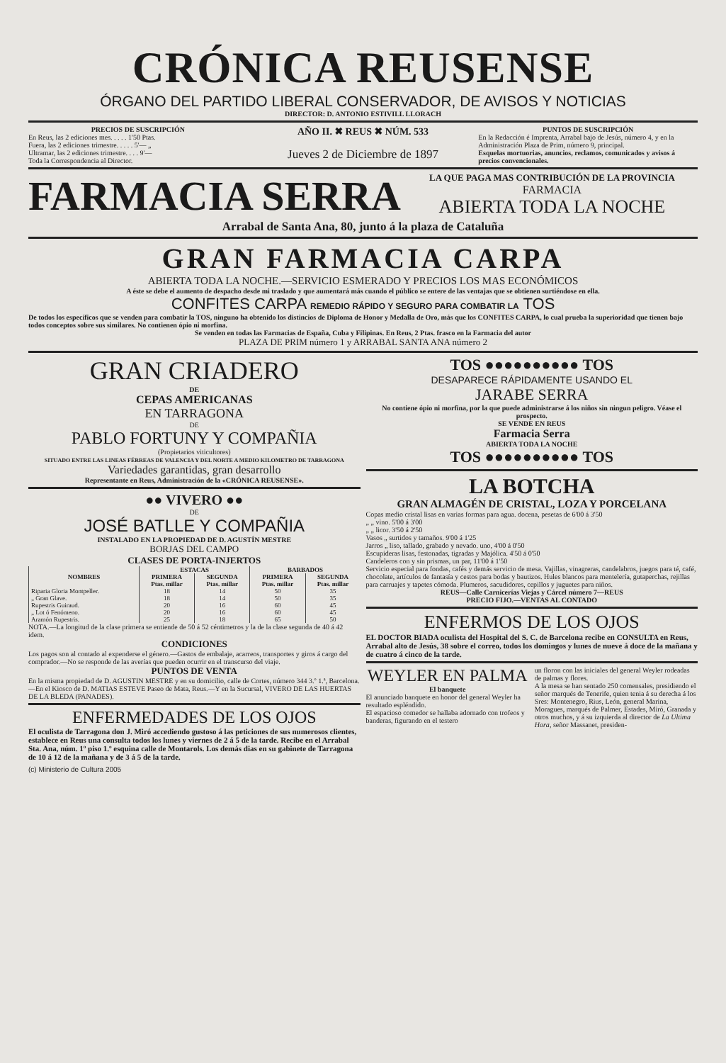CRÓNICA REUSENSE
ÓRGANO DEL PARTIDO LIBERAL CONSERVADOR, DE AVISOS Y NOTICIAS
DIRECTOR: D. ANTONIO ESTIVILL LLORACH
PRECIOS DE SUSCRIPCIÓN
En Reus, las 2 ediciones mes. . . . . 1'50 Ptas.
Fuera, las 2 ediciones trimestre. . . . . 5'— „
Ultramar, las 2 ediciones trimestre. . . . 9'—
Toda la Correspondencia al Director.
AÑO II. ✖ REUS ✖ NÚM. 533
Jueves 2 de Diciembre de 1897
PUNTOS DE SUSCRIPCIÓN
En la Redacción é Imprenta, Arrabal bajo de Jesús, número 4, y en la Administración Plaza de Prim, número 9, principal.
Esquelas mortuorias, anuncios, reclamos, comunicados y avisos á precios convencionales.
FARMACIA SERRA
LA QUE PAGA MAS CONTRIBUCIÓN DE LA PROVINCIA
FARMACIA
ABIERTA TODA LA NOCHE
Arrabal de Santa Ana, 80, junto á la plaza de Cataluña
GRAN FARMACIA CARPA
ABIERTA TODA LA NOCHE.—SERVICIO ESMERADO Y PRECIOS LOS MAS ECONÓMICOS
A éste se debe el aumento de despacho desde mi traslado y que aumentará más cuando el público se entere de las ventajas que se obtienen surtiéndose en ella.
CONFITES CARPA REMEDIO RÁPIDO Y SEGURO PARA COMBATIR LA TOS
De todos los específicos que se venden para combatir la TOS, ninguno ha obtenido los distincios de Diploma de Honor y Medalla de Oro, más que los CONFITES CARPA, lo cual prueba la superioridad que tienen bajo todos conceptos sobre sus similares. No contienen ópio ni morfina.
Se venden en todas las Farmacias de España, Cuba y Filipinas. En Reus, 2 Ptas. frasco en la Farmacia del autor
PLAZA DE PRIM número 1 y ARRABAL SANTA ANA número 2
GRAN CRIADERO
DE
CEPAS AMERICANAS
EN TARRAGONA
DE
PABLO FORTUNY Y COMPAÑIA
(Propietarios viticultores)
SITUADO ENTRE LAS LINEAS FÉRREAS DE VALENCIA Y DEL NORTE A MEDIO KILOMETRO DE TARRAGONA
Variedades garantidas, gran desarrollo
Representante en Reus, Administración de la «CRÓNICA REUSENSE».
●● VIVERO ●●
DE
JOSÉ BATLLE Y COMPAÑIA
INSTALADO EN LA PROPIEDAD DE D. AGUSTÍN MESTRE
BORJAS DEL CAMPO
CLASES DE PORTA-INJERTOS
| NOMBRES | ESTACAS | | BARBADOS | |
| --- | --- | --- | --- | --- |
| | PRIMERA | SEGUNDA | PRIMERA | SEGUNDA |
| | Ptas. millar | Ptas. millar | Ptas. millar | Ptas. millar |
| Riparia Gloria Montpeller. | 18 | 14 | 50 | 35 |
| „ Gran Glave. | 18 | 14 | 50 | 35 |
| Rupestris Guiraud. | 20 | 16 | 60 | 45 |
| „ Lot ó Fenómeno. | 20 | 16 | 60 | 45 |
| Aramón Rupestris. | 25 | 18 | 65 | 50 |
NOTA.—La longitud de la clase primera se entiende de 50 á 52 céntimetros y la de la clase segunda de 40 á 42 idem.
CONDICIONES
Los pagos son al contado al expenderse el género.—Gastos de embalaje, acarreos, transportes y giros á cargo del comprador.—No se responde de las averías que pueden ocurrir en el transcurso del viaje.
PUNTOS DE VENTA
En la misma propiedad de D. AGUSTIN MESTRE y en su domicilio, calle de Cortes, número 344 3.º 1.ª, Barcelona.—En el Kiosco de D. MATIAS ESTEVE Paseo de Mata, Reus.—Y en la Sucursal, VIVERO DE LAS HUERTAS DE LA BLEDA (PANADES).
ENFERMEDADES DE LOS OJOS
El oculista de Tarragona don J. Miró accediendo gustoso á las peticiones de sus numerosos clientes, establece en Reus una consulta todos los lunes y viernes de 2 á 5 de la tarde. Recibe en el Arrabal Sta. Ana, núm. 1º piso 1.º esquina calle de Montarols. Los demás dias en su gabinete de Tarragona de 10 á 12 de la mañana y de 3 á 5 de la tarde.
TOS ●●●●●●●●●● TOS
DESAPARECE RÁPIDAMENTE USANDO EL
JARABE SERRA
No contiene ópio ni morfina, por la que puede administrarse á los niños sin ningun peligro. Véase el prospecto.
SE VENDE EN REUS
Farmacia Serra
ABIERTA TODA LA NOCHE
TOS ●●●●●●●●●● TOS
LA BOTCHA
GRAN ALMAGÉN DE CRISTAL, LOZA Y PORCELANA
Copas medio cristal lisas en varias formas para agua. docena, pesetas de 6'00 á 3'50
„ „ vino. 5'00 á 3'00
„ „ licor. 3'50 á 2'50
Vasos „ surtidos y tamaños. 9'00 á 1'25
Jarros „ liso, tallado, grabado y nevado. uno, 4'00 á 0'50
Escupideras lisas, festonadas, tigradas y Majólica. 4'50 á 0'50
Candeleros con y sin prismas, un par, 11'00 á 1'50
Servicio especial para fondas, cafés y demás servicio de mesa. Vajillas, vinagreras, candelabros, juegos para té, café, chocolate, artículos de fantasía y cestos para bodas y bautizos. Hules blancos para mentelería, gutaperchas, rejillas para carruajes y tapetes cómoda. Plumeros, sacudidores, cepillos y juguetes para niños.
REUS—Calle Carnicerías Viejas y Cárcel número 7—REUS
PRECIO FIJO.—VENTAS AL CONTADO
ENFERMOS DE LOS OJOS
EL DOCTOR BIADA oculista del Hospital del S. C. de Barcelona recibe en CONSULTA en Reus, Arrabal alto de Jesús, 38 sobre el correo, todos los domingos y lunes de nueve á doce de la mañana y de cuatro á cinco de la tarde.
WEYLER EN PALMA
El banquete
El anunciado banquete en honor del general Weyler ha resultado espléndido.
El espacioso comedor se hallaba adornado con trofeos y banderas, figurando en el testero
un floron con las iniciales del general Weyler rodeadas de palmas y flores.
A la mesa se han sentado 250 comensales, presidiendo el señor marqués de Tenerife, quien tenia á su derecha á los Sres: Montenegro, Rius, León, general Marina, Moragues, marqués de Palmer, Estades, Miró, Granada y otros muchos, y á su izquierda al director de La Ultima Hora, señor Massanet, presiden-
(c) Ministerio de Cultura 2005